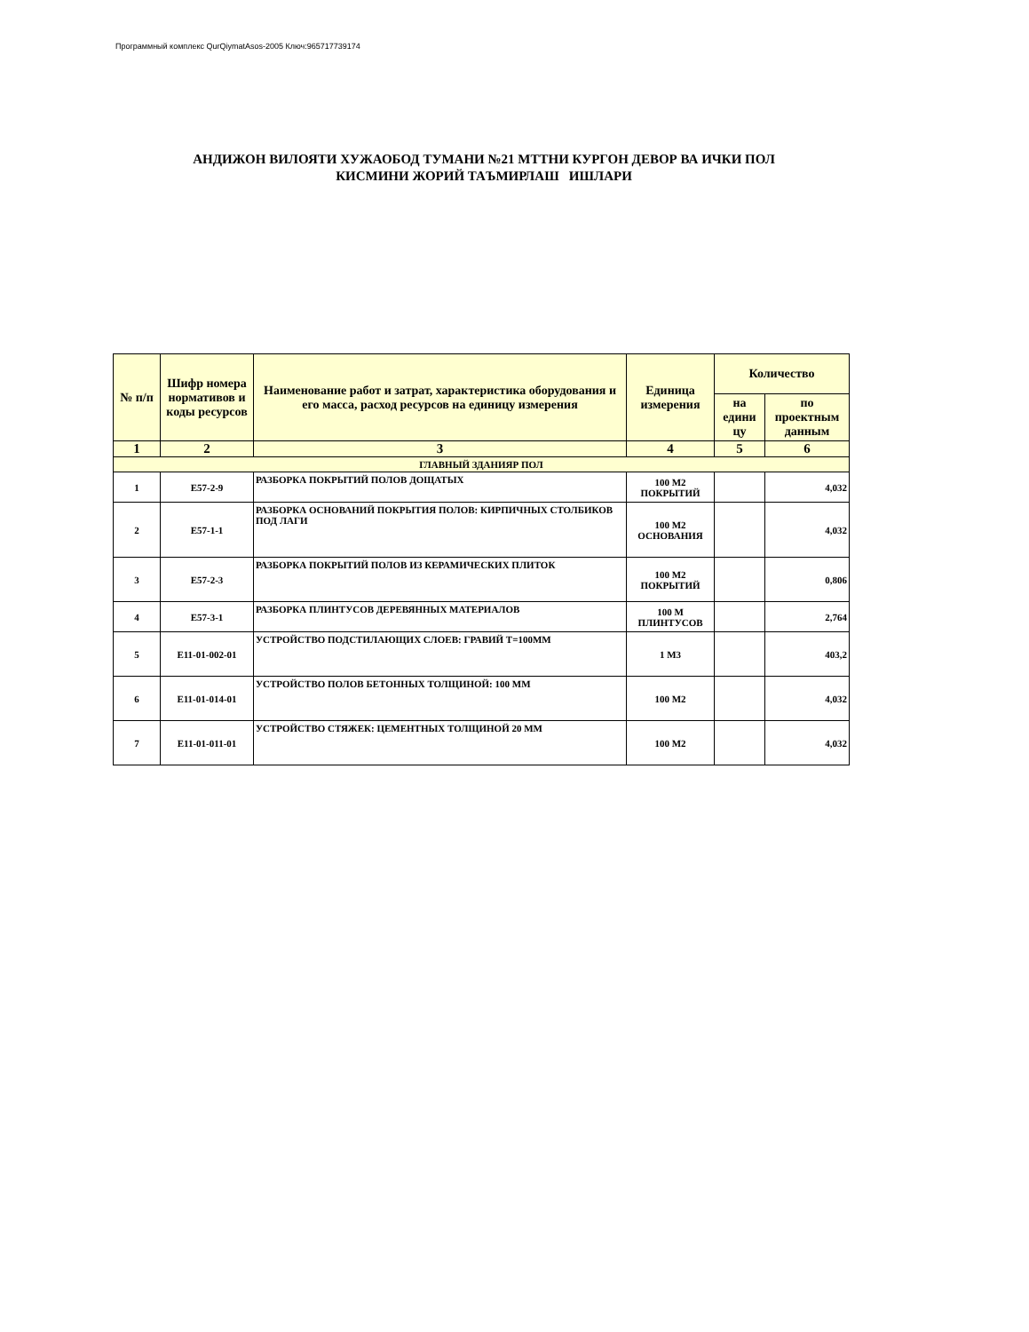Программный комплекс QurQiymatAsos-2005 Ключ:965717739174
АНДИЖОН ВИЛОЯТИ ХУЖАОБОД ТУМАНИ №21 МТТНИ КУРГОН ДЕВОР ВА ИЧКИ ПОЛ
КИСМИНИ ЖОРИЙ ТАЪМИРЛАШ ИШЛАРИ
| № п/п | Шифр номера нормативов и коды ресурсов | Наименование работ и затрат, характеристика оборудования и его масса, расход ресурсов на единицу измерения | Единица измерения | Количество | |
| --- | --- | --- | --- | --- | --- |
| | | | | на едини цу | по проектным данным |
| 1 | 2 | 3 | 4 | 5 | 6 |
| ГЛАВНЫЙ ЗДАНИЯР ПОЛ | | | | | |
| 1 | E57-2-9 | РАЗБОРКА ПОКРЫТИЙ ПОЛОВ ДОЩАТЫХ | 100 М2 ПОКРЫТИЙ | | 4,032 |
| 2 | E57-1-1 | РАЗБОРКА ОСНОВАНИЙ ПОКРЫТИЯ ПОЛОВ: КИРПИЧНЫХ СТОЛБИКОВ ПОД ЛАГИ | 100 М2 ОСНОВАНИЯ | | 4,032 |
| 3 | E57-2-3 | РАЗБОРКА ПОКРЫТИЙ ПОЛОВ ИЗ КЕРАМИЧЕСКИХ ПЛИТОК | 100 М2 ПОКРЫТИЙ | | 0,806 |
| 4 | E57-3-1 | РАЗБОРКА ПЛИНТУСОВ ДЕРЕВЯННЫХ МАТЕРИАЛОВ | 100 М ПЛИНТУСОВ | | 2,764 |
| 5 | E11-01-002-01 | УСТРОЙСТВО ПОДСТИЛАЮЩИХ СЛОЕВ: ГРАВИЙ Т=100ММ | 1 М3 | | 403,2 |
| 6 | E11-01-014-01 | УСТРОЙСТВО ПОЛОВ БЕТОННЫХ ТОЛЩИНОЙ: 100 ММ | 100 М2 | | 4,032 |
| 7 | E11-01-011-01 | УСТРОЙСТВО СТЯЖЕК: ЦЕМЕНТНЫХ ТОЛЩИНОЙ 20 ММ | 100 М2 | | 4,032 |